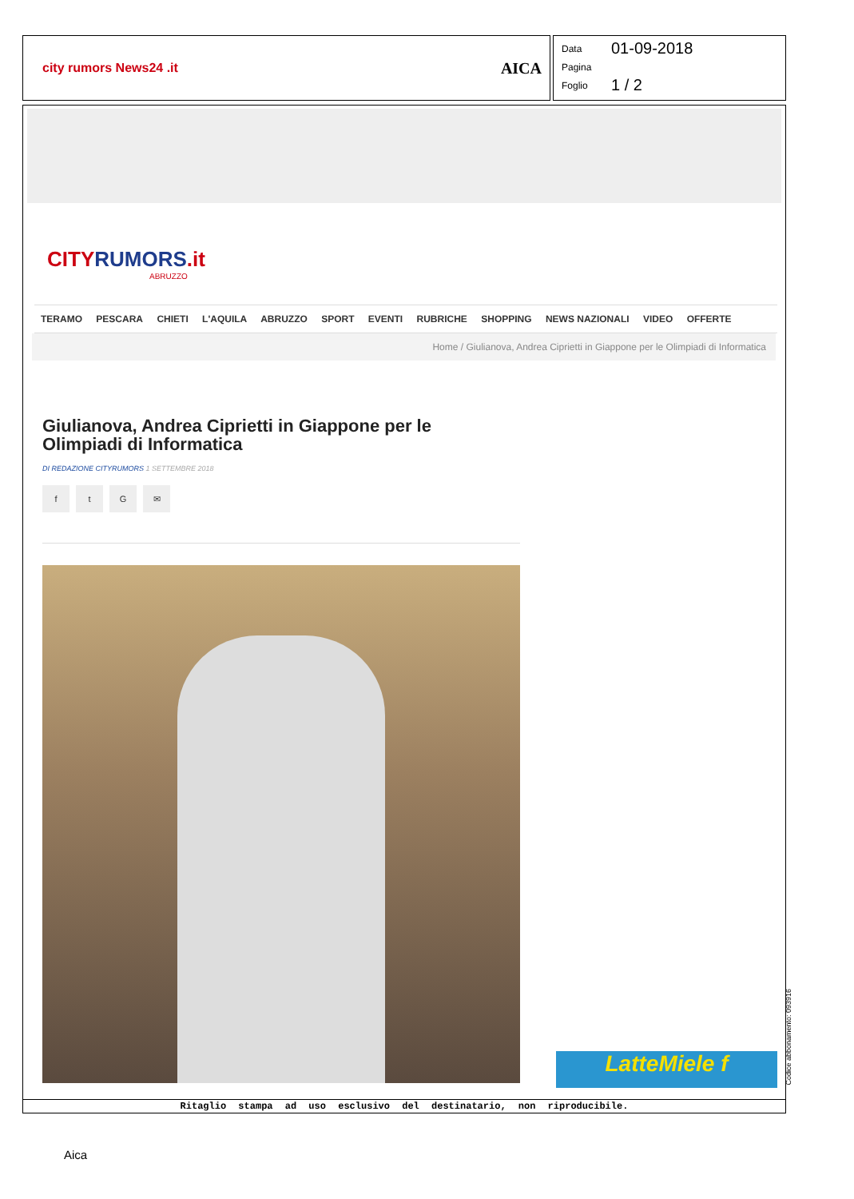city rumors News24 .it AICA
Data 01-09-2018
Pagina
Foglio 1 / 2
CITYRUMORS.it
ABRUZZO
TERAMO PESCARA CHIETI L'AQUILA ABRUZZO SPORT EVENTI RUBRICHE SHOPPING NEWS NAZIONALI VIDEO OFFERTE
Home / Giulianova, Andrea Ciprietti in Giappone per le Olimpiadi di Informatica
Giulianova, Andrea Ciprietti in Giappone per le Olimpiadi di Informatica
DI REDAZIONE CITYRUMORS 1 SETTEMBRE 2018
ftG ✉
LatteMiele f
Ritaglio stampa ad uso esclusivo del destinatario, non riproducibile.
Codice abbonamento: 093916
Aica